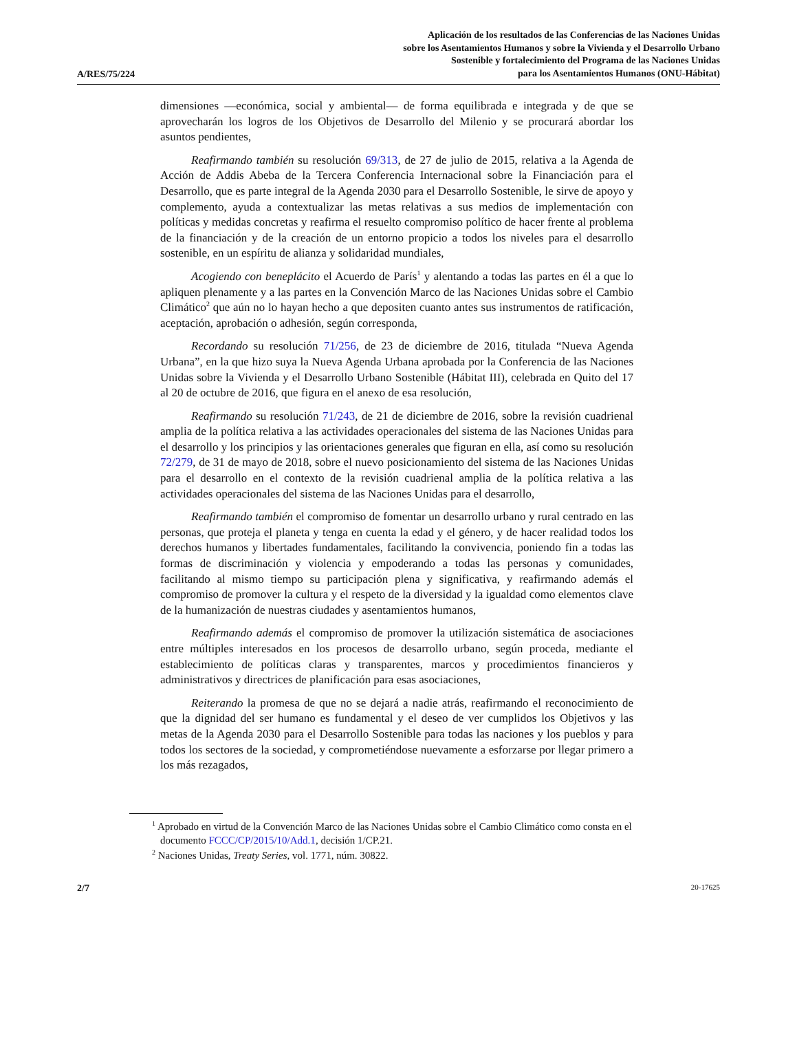A/RES/75/224
Aplicación de los resultados de las Conferencias de las Naciones Unidas
sobre los Asentamientos Humanos y sobre la Vivienda y el Desarrollo Urbano
Sostenible y fortalecimiento del Programa de las Naciones Unidas
para los Asentamientos Humanos (ONU-Hábitat)
dimensiones —económica, social y ambiental— de forma equilibrada e integrada y de que se aprovecharán los logros de los Objetivos de Desarrollo del Milenio y se procurará abordar los asuntos pendientes,
Reafirmando también su resolución 69/313, de 27 de julio de 2015, relativa a la Agenda de Acción de Addis Abeba de la Tercera Conferencia Internacional sobre la Financiación para el Desarrollo, que es parte integral de la Agenda 2030 para el Desarrollo Sostenible, le sirve de apoyo y complemento, ayuda a contextualizar las metas relativas a sus medios de implementación con políticas y medidas concretas y reafirma el resuelto compromiso político de hacer frente al problema de la financiación y de la creación de un entorno propicio a todos los niveles para el desarrollo sostenible, en un espíritu de alianza y solidaridad mundiales,
Acogiendo con beneplácito el Acuerdo de París<sup>1</sup> y alentando a todas las partes en él a que lo apliquen plenamente y a las partes en la Convención Marco de las Naciones Unidas sobre el Cambio Climático<sup>2</sup> que aún no lo hayan hecho a que depositen cuanto antes sus instrumentos de ratificación, aceptación, aprobación o adhesión, según corresponda,
Recordando su resolución 71/256, de 23 de diciembre de 2016, titulada “Nueva Agenda Urbana”, en la que hizo suya la Nueva Agenda Urbana aprobada por la Conferencia de las Naciones Unidas sobre la Vivienda y el Desarrollo Urbano Sostenible (Hábitat III), celebrada en Quito del 17 al 20 de octubre de 2016, que figura en el anexo de esa resolución,
Reafirmando su resolución 71/243, de 21 de diciembre de 2016, sobre la revisión cuadrienal amplia de la política relativa a las actividades operacionales del sistema de las Naciones Unidas para el desarrollo y los principios y las orientaciones generales que figuran en ella, así como su resolución 72/279, de 31 de mayo de 2018, sobre el nuevo posicionamiento del sistema de las Naciones Unidas para el desarrollo en el contexto de la revisión cuadrienal amplia de la política relativa a las actividades operacionales del sistema de las Naciones Unidas para el desarrollo,
Reafirmando también el compromiso de fomentar un desarrollo urbano y rural centrado en las personas, que proteja el planeta y tenga en cuenta la edad y el género, y de hacer realidad todos los derechos humanos y libertades fundamentales, facilitando la convivencia, poniendo fin a todas las formas de discriminación y violencia y empoderando a todas las personas y comunidades, facilitando al mismo tiempo su participación plena y significativa, y reafirmando además el compromiso de promover la cultura y el respeto de la diversidad y la igualdad como elementos clave de la humanización de nuestras ciudades y asentamientos humanos,
Reafirmando además el compromiso de promover la utilización sistemática de asociaciones entre múltiples interesados en los procesos de desarrollo urbano, según proceda, mediante el establecimiento de políticas claras y transparentes, marcos y procedimientos financieros y administrativos y directrices de planificación para esas asociaciones,
Reiterando la promesa de que no se dejará a nadie atrás, reafirmando el reconocimiento de que la dignidad del ser humano es fundamental y el deseo de ver cumplidos los Objetivos y las metas de la Agenda 2030 para el Desarrollo Sostenible para todas las naciones y los pueblos y para todos los sectores de la sociedad, y comprometiéndose nuevamente a esforzarse por llegar primero a los más rezagados,
<sup>1</sup> Aprobado en virtud de la Convención Marco de las Naciones Unidas sobre el Cambio Climático como consta en el documento FCCC/CP/2015/10/Add.1, decisión 1/CP.21.
<sup>2</sup> Naciones Unidas, Treaty Series, vol. 1771, núm. 30822.
2/7 20-17625